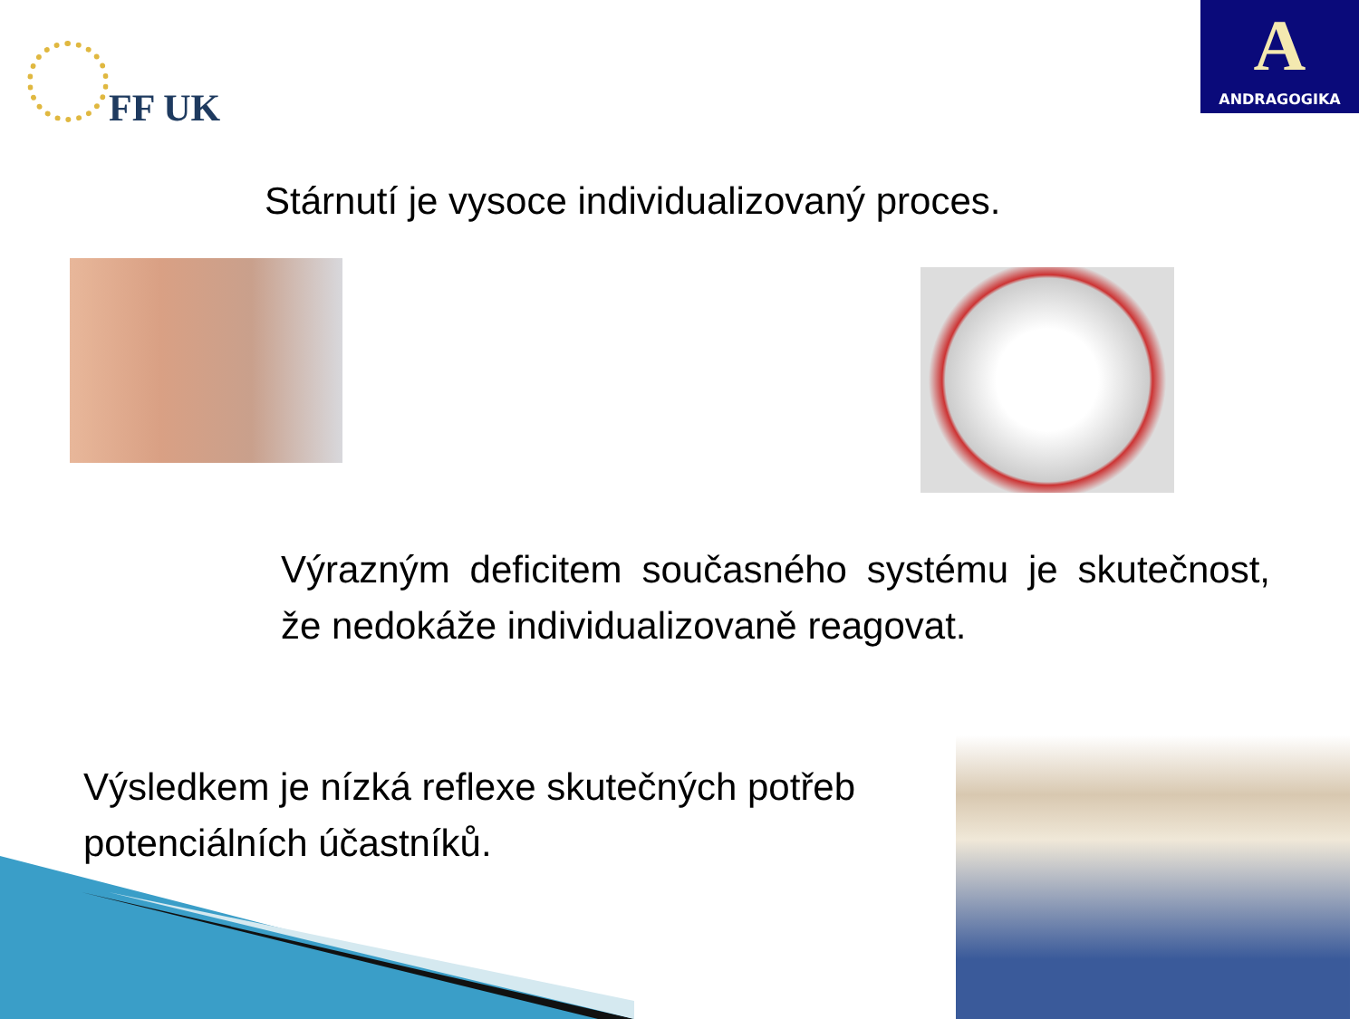FF UK
A
ANDRAGOGIKA
Stárnutí je vysoce individualizovaný proces.
Výrazným deficitem současného systému je skutečnost, že nedokáže individualizovaně reagovat.
Výsledkem je nízká reflexe skutečných potřeb potenciálních účastníků.